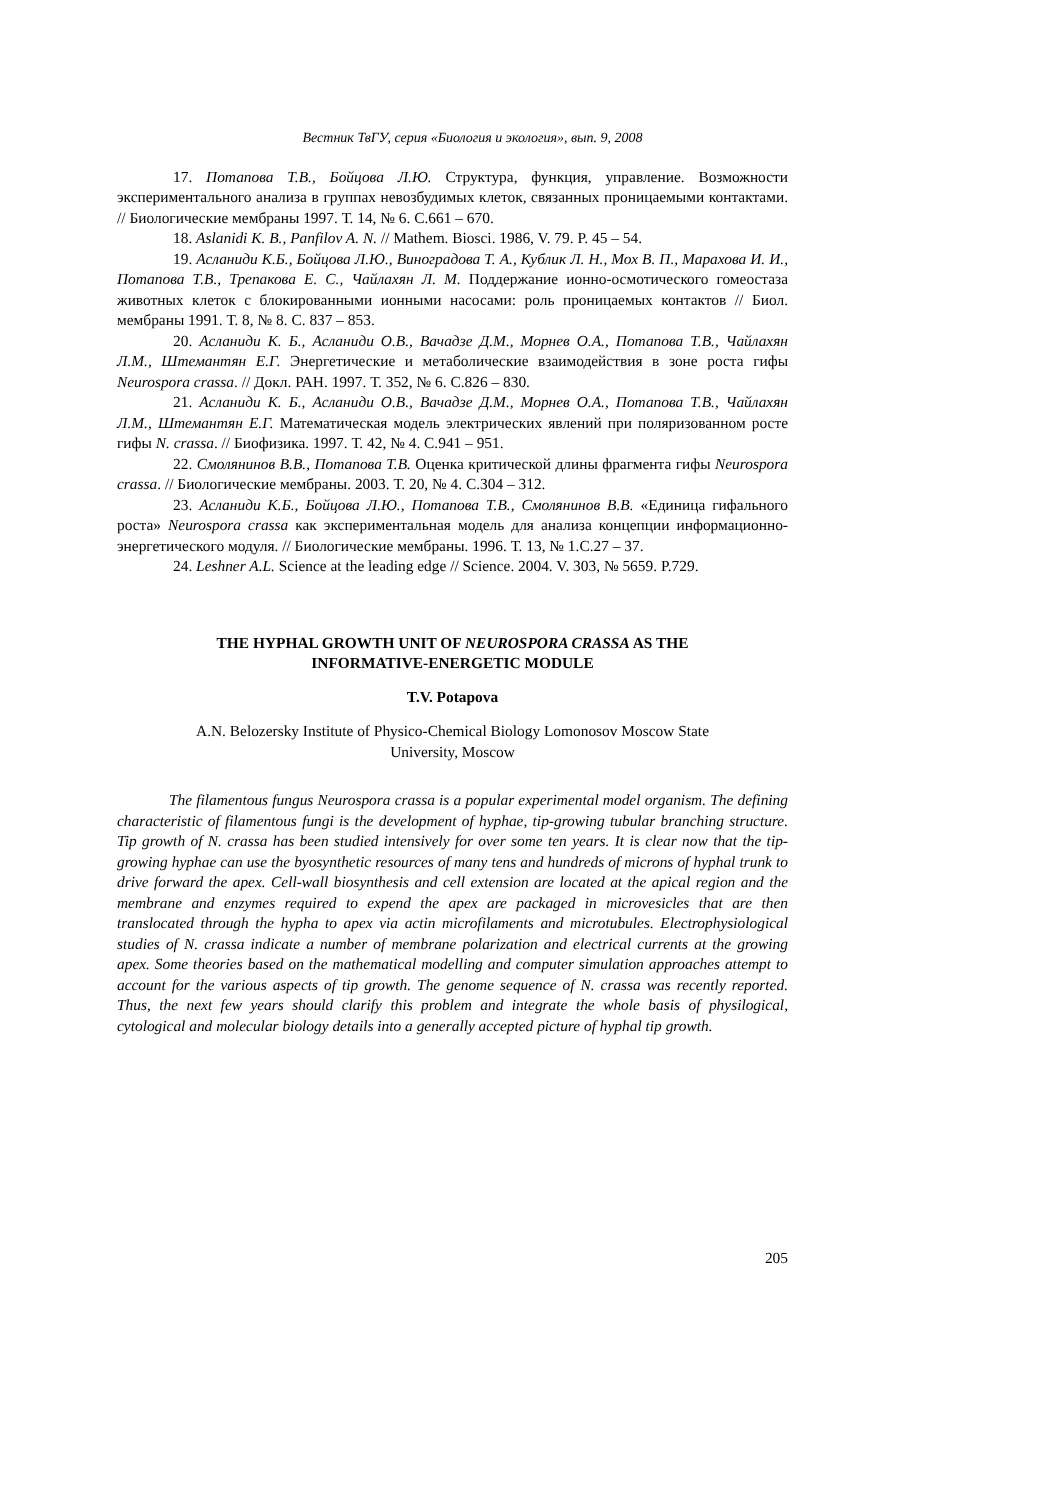Вестник ТвГУ, серия «Биология и экология», вып. 9, 2008
17. Потапова Т.В., Бойцова Л.Ю. Структура, функция, управление. Возможности экспериментального анализа в группах невозбудимых клеток, связанных проницаемыми контактами. // Биологические мембраны 1997. Т. 14, № 6. С.661 – 670.
18. Aslanidi K. B., Panfilov A. N. // Mathem. Biosci. 1986, V. 79. P. 45 – 54.
19. Асланиди К.Б., Бойцова Л.Ю., Виноградова Т. А., Кублик Л. Н., Мох В. П., Марахова И. И., Потапова Т.В., Трепакова Е. С., Чайлахян Л. М. Поддержание ионно-осмотического гомеостаза животных клеток с блокированными ионными насосами: роль проницаемых контактов // Биол. мембраны 1991. Т. 8, № 8. С. 837 – 853.
20. Асланиди К. Б., Асланиди О.В., Вачадзе Д.М., Морнев О.А., Потапова Т.В., Чайлахян Л.М., Штемантян Е.Г. Энергетические и метаболические взаимодействия в зоне роста гифы Neurospora crassa. // Докл. РАН. 1997. Т. 352, № 6. С.826 – 830.
21. Асланиди К. Б., Асланиди О.В., Вачадзе Д.М., Морнев О.А., Потапова Т.В., Чайлахян Л.М., Штемантян Е.Г. Математическая модель электрических явлений при поляризованном росте гифы N. crassa. // Биофизика. 1997. Т. 42, № 4. С.941 – 951.
22. Смолянинов В.В., Потапова Т.В. Оценка критической длины фрагмента гифы Neurospora crassa. // Биологические мембраны. 2003. Т. 20, № 4. С.304 – 312.
23. Асланиди К.Б., Бойцова Л.Ю., Потапова Т.В., Смолянинов В.В. «Единица гифального роста» Neurospora crassa как экспериментальная модель для анализа концепции информационно-энергетического модуля. // Биологические мембраны. 1996. Т. 13, № 1.С.27 – 37.
24. Leshner A.L. Science at the leading edge // Science. 2004. V. 303, № 5659. P.729.
THE HYPHAL GROWTH UNIT OF NEUROSPORA CRASSA AS THE
INFORMATIVE-ENERGETIC MODULE
T.V. Potapova
A.N. Belozersky Institute of Physico-Chemical Biology Lomonosov Moscow State
University, Moscow
The filamentous fungus Neurospora crassa is a popular experimental model organism. The defining characteristic of filamentous fungi is the development of hyphae, tip-growing tubular branching structure. Tip growth of N. crassa has been studied intensively for over some ten years. It is clear now that the tip-growing hyphae can use the byosynthetic resources of many tens and hundreds of microns of hyphal trunk to drive forward the apex. Cell-wall biosynthesis and cell extension are located at the apical region and the membrane and enzymes required to expend the apex are packaged in microvesicles that are then translocated through the hypha to apex via actin microfilaments and microtubules. Electrophysiological studies of N. crassa indicate a number of membrane polarization and electrical currents at the growing apex. Some theories based on the mathematical modelling and computer simulation approaches attempt to account for the various aspects of tip growth. The genome sequence of N. crassa was recently reported. Thus, the next few years should clarify this problem and integrate the whole basis of physilogical, cytological and molecular biology details into a generally accepted picture of hyphal tip growth.
205